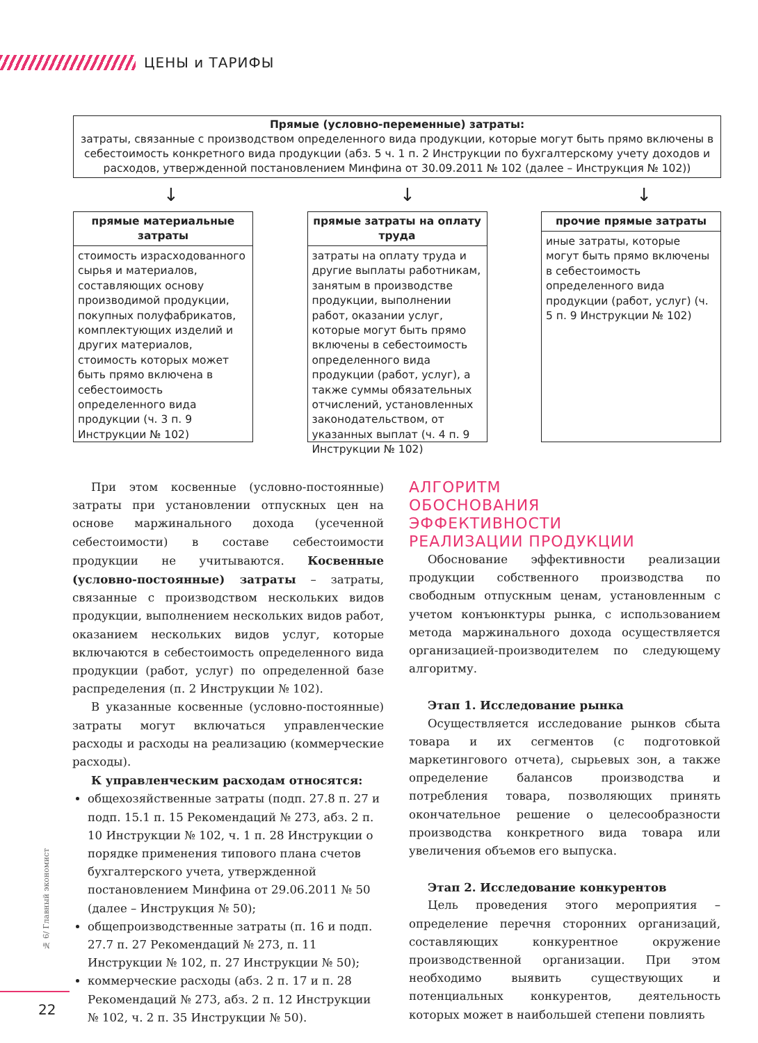ЦЕНЫ и ТАРИФЫ
Прямые (условно-переменные) затраты:
затраты, связанные с производством определенного вида продукции, которые могут быть прямо включены в себестоимость конкретного вида продукции (абз. 5 ч. 1 п. 2 Инструкции по бухгалтерскому учету доходов и расходов, утвержденной постановлением Минфина от 30.09.2011 № 102 (далее – Инструкция № 102))
↓ ↓ ↓
прямые материальные затраты
стоимость израсходованного сырья и материалов, составляющих основу производимой продукции, покупных полуфабрикатов, комплектующих изделий и других материалов, стоимость которых может быть прямо включена в себестоимость определенного вида продукции (ч. 3 п. 9 Инструкции № 102)
прямые затраты на оплату труда
затраты на оплату труда и другие выплаты работникам, занятым в производстве продукции, выполнении работ, оказании услуг, которые могут быть прямо включены в себестоимость определенного вида продукции (работ, услуг), а также суммы обязательных отчислений, установленных законодательством, от указанных выплат (ч. 4 п. 9 Инструкции № 102)
прочие прямые затраты
иные затраты, которые могут быть прямо включены в себестоимость определенного вида продукции (работ, услуг) (ч. 5 п. 9 Инструкции № 102)
При этом косвенные (условно-постоянные) затраты при установлении отпускных цен на основе маржинального дохода (усеченной себестоимости) в составе себестоимости продукции не учитываются. Косвенные (условно-постоянные) затраты – затраты, связанные с производством нескольких видов продукции, выполнением нескольких видов работ, оказанием нескольких видов услуг, которые включаются в себестоимость определенного вида продукции (работ, услуг) по определенной базе распределения (п. 2 Инструкции № 102).
В указанные косвенные (условно-постоянные) затраты могут включаться управленческие расходы и расходы на реализацию (коммерческие расходы).
К управленческим расходам относятся:
общехозяйственные затраты (подп. 27.8 п. 27 и подп. 15.1 п. 15 Рекомендаций № 273, абз. 2 п. 10 Инструкции № 102, ч. 1 п. 28 Инструкции о порядке применения типового плана счетов бухгалтерского учета, утвержденной постановлением Минфина от 29.06.2011 № 50 (далее – Инструкция № 50);
общепроизводственные затраты (п. 16 и подп. 27.7 п. 27 Рекомендаций № 273, п. 11 Инструкции № 102, п. 27 Инструкции № 50);
коммерческие расходы (абз. 2 п. 17 и п. 28 Рекомендаций № 273, абз. 2 п. 12 Инструкции № 102, ч. 2 п. 35 Инструкции № 50).
АЛГОРИТМ
ОБОСНОВАНИЯ
ЭФФЕКТИВНОСТИ
РЕАЛИЗАЦИИ ПРОДУКЦИИ
Обоснование эффективности реализации продукции собственного производства по свободным отпускным ценам, установленным с учетом конъюнктуры рынка, с использованием метода маржинального дохода осуществляется организацией-производителем по следующему алгоритму.
Этап 1. Исследование рынка
Осуществляется исследование рынков сбыта товара и их сегментов (с подготовкой маркетингового отчета), сырьевых зон, а также определение балансов производства и потребления товара, позволяющих принять окончательное решение о целесообразности производства конкретного вида товара или увеличения объемов его выпуска.
Этап 2. Исследование конкурентов
Цель проведения этого мероприятия – определение перечня сторонних организаций, составляющих конкурентное окружение производственной организации. При этом необходимо выявить существующих и потенциальных конкурентов, деятельность которых может в наибольшей степени повлиять
№ 6/ Главный экономист
22